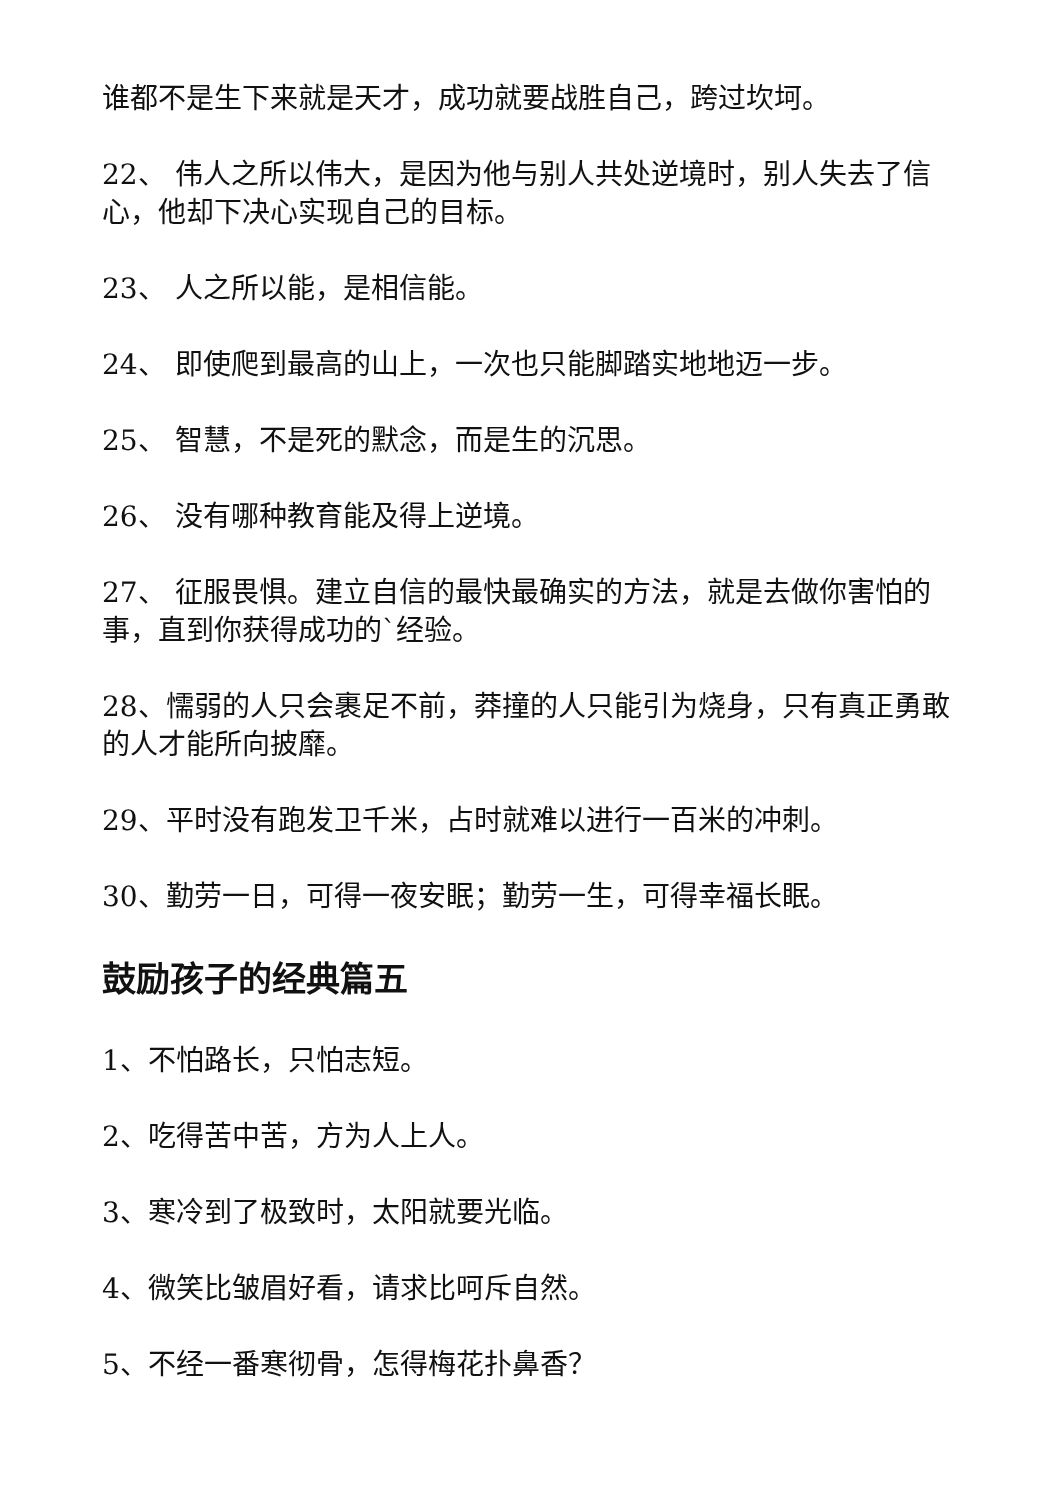谁都不是生下来就是天才，成功就要战胜自己，跨过坎坷。
22、 伟人之所以伟大，是因为他与别人共处逆境时，别人失去了信心，他却下决心实现自己的目标。
23、 人之所以能，是相信能。
24、 即使爬到最高的山上，一次也只能脚踏实地地迈一步。
25、 智慧，不是死的默念，而是生的沉思。
26、 没有哪种教育能及得上逆境。
27、 征服畏惧。建立自信的最快最确实的方法，就是去做你害怕的事，直到你获得成功的`经验。
28、懦弱的人只会裹足不前，莽撞的人只能引为烧身，只有真正勇敢的人才能所向披靡。
29、平时没有跑发卫千米，占时就难以进行一百米的冲刺。
30、勤劳一日，可得一夜安眠；勤劳一生，可得幸福长眠。
鼓励孩子的经典篇五
1、不怕路长，只怕志短。
2、吃得苦中苦，方为人上人。
3、寒冷到了极致时，太阳就要光临。
4、微笑比皱眉好看，请求比呵斥自然。
5、不经一番寒彻骨，怎得梅花扑鼻香？